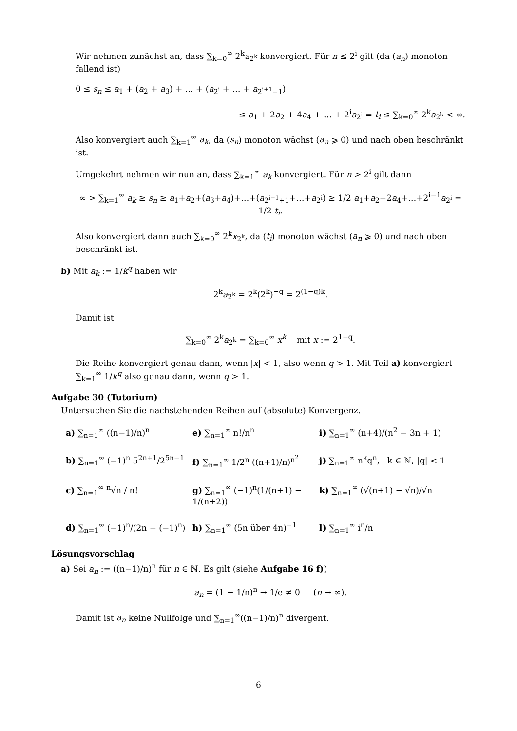Wir nehmen zunächst an, dass ∑<sub>k=0</sub><sup>∞</sup> 2<sup>k</sup>a<sub>2<sup>k</sup></sub> konvergiert. Für n ≤ 2<sup>i</sup> gilt (da (a<sub>n</sub>) monoton fallend ist)
0 ≤ s<sub>n</sub> ≤ a<sub>1</sub> + (a<sub>2</sub> + a<sub>3</sub>) + … + (a<sub>2<sup>i</sup></sub> + … + a<sub>2<sup>i+1</sup>−1</sub>)
≤ a<sub>1</sub> + 2a<sub>2</sub> + 4a<sub>4</sub> + … + 2<sup>i</sup>a<sub>2<sup>i</sup></sub> = t<sub>i</sub> ≤ ∑<sub>k=0</sub><sup>∞</sup> 2<sup>k</sup>a<sub>2<sup>k</sup></sub> < ∞.
Also konvergiert auch ∑<sub>k=1</sub><sup>∞</sup> a<sub>k</sub>, da (s<sub>n</sub>) monoton wächst (a<sub>n</sub> ⩾ 0) und nach oben beschränkt ist.
Umgekehrt nehmen wir nun an, dass ∑<sub>k=1</sub><sup>∞</sup> a<sub>k</sub> konvergiert. Für n > 2<sup>i</sup> gilt dann
∞ > ∑<sub>k=1</sub><sup>∞</sup> a<sub>k</sub> ≥ s<sub>n</sub> ≥ a<sub>1</sub>+a<sub>2</sub>+(a<sub>3</sub>+a<sub>4</sub>)+…+(a<sub>2<sup>i−1</sup>+1</sub>+…+a<sub>2<sup>i</sup></sub>) ≥ 1/2 a<sub>1</sub>+a<sub>2</sub>+2a<sub>4</sub>+…+2<sup>i−1</sup>a<sub>2<sup>i</sup></sub> = 1/2 t<sub>i</sub>.
Also konvergiert dann auch ∑<sub>k=0</sub><sup>∞</sup> 2<sup>k</sup>x<sub>2<sup>k</sup></sub>, da (t<sub>i</sub>) monoton wächst (a<sub>n</sub> ⩾ 0) und nach oben beschränkt ist.
b) Mit a<sub>k</sub> := 1/k<sup>q</sup> haben wir
2<sup>k</sup>a<sub>2<sup>k</sup></sub> = 2<sup>k</sup>(2<sup>k</sup>)<sup>−q</sup> = 2<sup>(1−q)k</sup>.
Damit ist
∑<sub>k=0</sub><sup>∞</sup> 2<sup>k</sup>a<sub>2<sup>k</sup></sub> = ∑<sub>k=0</sub><sup>∞</sup> x<sup>k</sup> mit x := 2<sup>1−q</sup>.
Die Reihe konvergiert genau dann, wenn |x| < 1, also wenn q > 1. Mit Teil a) konvergiert ∑<sub>k=1</sub><sup>∞</sup> 1/k<sup>q</sup> also genau dann, wenn q > 1.
Aufgabe 30 (Tutorium)
Untersuchen Sie die nachstehenden Reihen auf (absolute) Konvergenz.
a) ∑<sub>n=1</sub><sup>∞</sup> ((n−1)/n)<sup>n</sup>
e) ∑<sub>n=1</sub><sup>∞</sup> n!/n<sup>n</sup>
i) ∑<sub>n=1</sub><sup>∞</sup> (n+4)/(n<sup>2</sup> − 3n + 1)
b) ∑<sub>n=1</sub><sup>∞</sup> (−1)<sup>n</sup> 5<sup>2n+1</sup>/2<sup>5n−1</sup>
f) ∑<sub>n=1</sub><sup>∞</sup> 1/2<sup>n</sup> ((n+1)/n)<sup>n<sup>2</sup></sup>
j) ∑<sub>n=1</sub><sup>∞</sup> n<sup>k</sup>q<sup>n</sup>, k ∈ ℕ, |q| < 1
c) ∑<sub>n=1</sub><sup>∞</sup> <sup>n</sup>√n / n!
g) ∑<sub>n=1</sub><sup>∞</sup> (−1)<sup>n</sup>(1/(n+1) − 1/(n+2))
k) ∑<sub>n=1</sub><sup>∞</sup> (√(n+1) − √n)/√n
d) ∑<sub>n=1</sub><sup>∞</sup> (−1)<sup>n</sup>/(2n + (−1)<sup>n</sup>)
h) ∑<sub>n=1</sub><sup>∞</sup> (5n über 4n)<sup>−1</sup>
l) ∑<sub>n=1</sub><sup>∞</sup> i<sup>n</sup>/n
Lösungsvorschlag
a) Sei a<sub>n</sub> := ((n−1)/n)<sup>n</sup> für n ∈ ℕ. Es gilt (siehe Aufgabe 16 f))
a<sub>n</sub> = (1 − 1/n)<sup>n</sup> → 1/e ≠ 0 (n → ∞).
Damit ist a<sub>n</sub> keine Nullfolge und ∑<sub>n=1</sub><sup>∞</sup>((n−1)/n)<sup>n</sup> divergent.
6